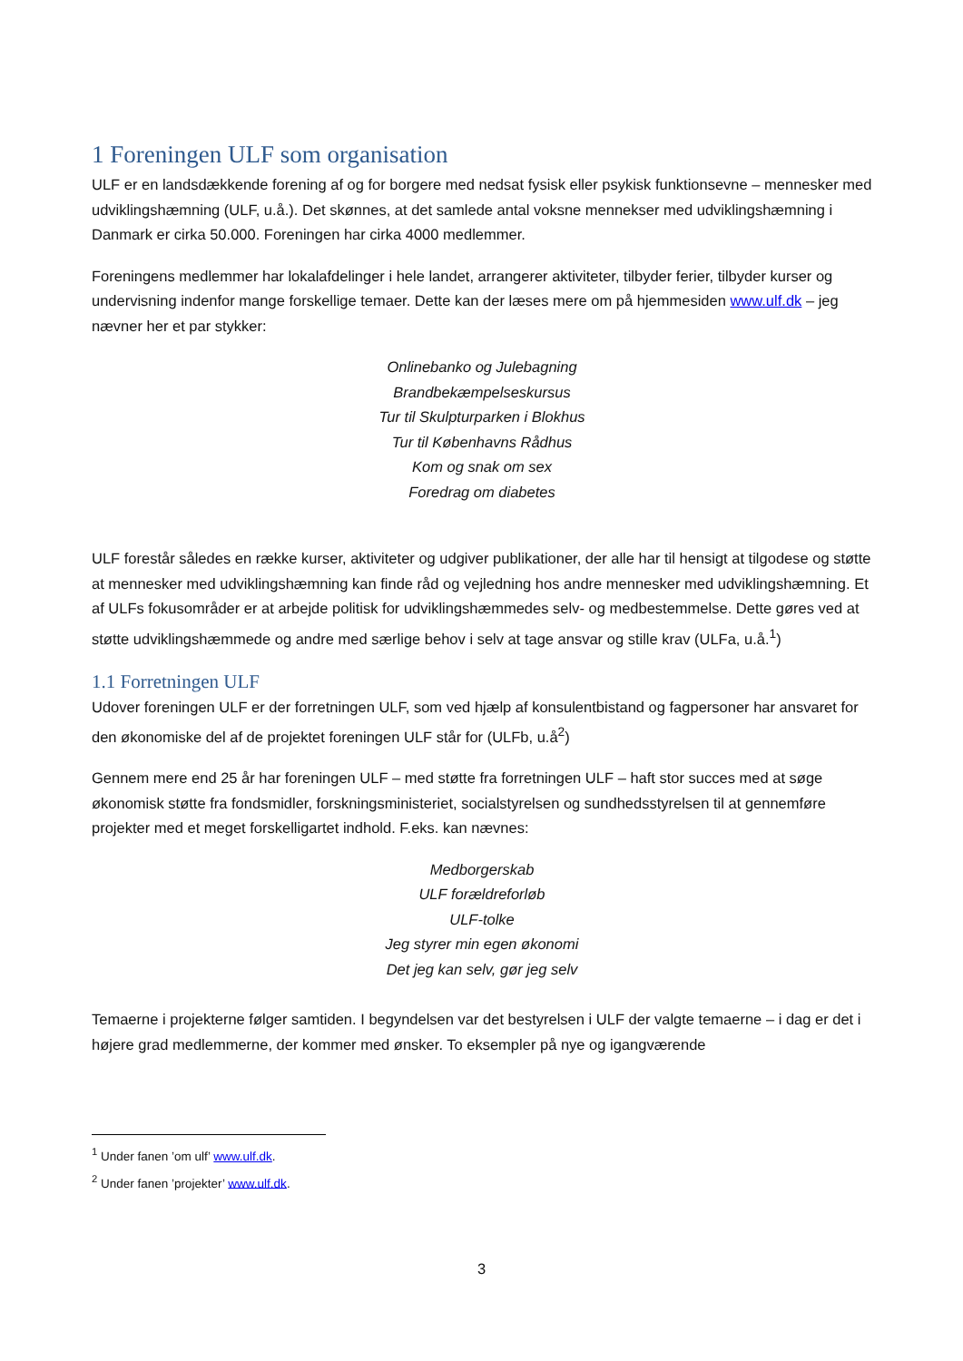1 Foreningen ULF som organisation
ULF er en landsdækkende forening af og for borgere med nedsat fysisk eller psykisk funktionsevne – mennesker med udviklingshæmning (ULF, u.å.). Det skønnes, at det samlede antal voksne mennekser med udviklingshæmning i Danmark er cirka 50.000. Foreningen har cirka 4000 medlemmer.
Foreningens medlemmer har lokalafdelinger i hele landet, arrangerer aktiviteter, tilbyder ferier, tilbyder kurser og undervisning indenfor mange forskellige temaer. Dette kan der læses mere om på hjemmesiden www.ulf.dk – jeg nævner her et par stykker:
Onlinebanko og Julebagning
Brandbekæmpelseskursus
Tur til Skulpturparken i Blokhus
Tur til Københavns Rådhus
Kom og snak om sex
Foredrag om diabetes
ULF forestår således en række kurser, aktiviteter og udgiver publikationer, der alle har til hensigt at tilgodese og støtte at mennesker med udviklingshæmning kan finde råd og vejledning hos andre mennesker med udviklingshæmning. Et af ULFs fokusområder er at arbejde politisk for udviklingshæmmedes selv- og medbestemmelse. Dette gøres ved at støtte udviklingshæmmede og andre med særlige behov i selv at tage ansvar og stille krav (ULFa, u.å.<sup>1</sup>)
1.1 Forretningen ULF
Udover foreningen ULF er der forretningen ULF, som ved hjælp af konsulentbistand og fagpersoner har ansvaret for den økonomiske del af de projektet foreningen ULF står for (ULFb, u.å<sup>2</sup>)
Gennem mere end 25 år har foreningen ULF – med støtte fra forretningen ULF – haft stor succes med at søge økonomisk støtte fra fondsmidler, forskningsministeriet, socialstyrelsen og sundhedsstyrelsen til at gennemføre projekter med et meget forskelligartet indhold. F.eks. kan nævnes:
Medborgerskab
ULF forældreforløb
ULF-tolke
Jeg styrer min egen økonomi
Det jeg kan selv, gør jeg selv
Temaerne i projekterne følger samtiden. I begyndelsen var det bestyrelsen i ULF der valgte temaerne – i dag er det i højere grad medlemmerne, der kommer med ønsker. To eksempler på nye og igangværende
<sup>1</sup> Under fanen ’om ulf’ www.ulf.dk.
<sup>2</sup> Under fanen ’projekter’ www.ulf.dk.
3